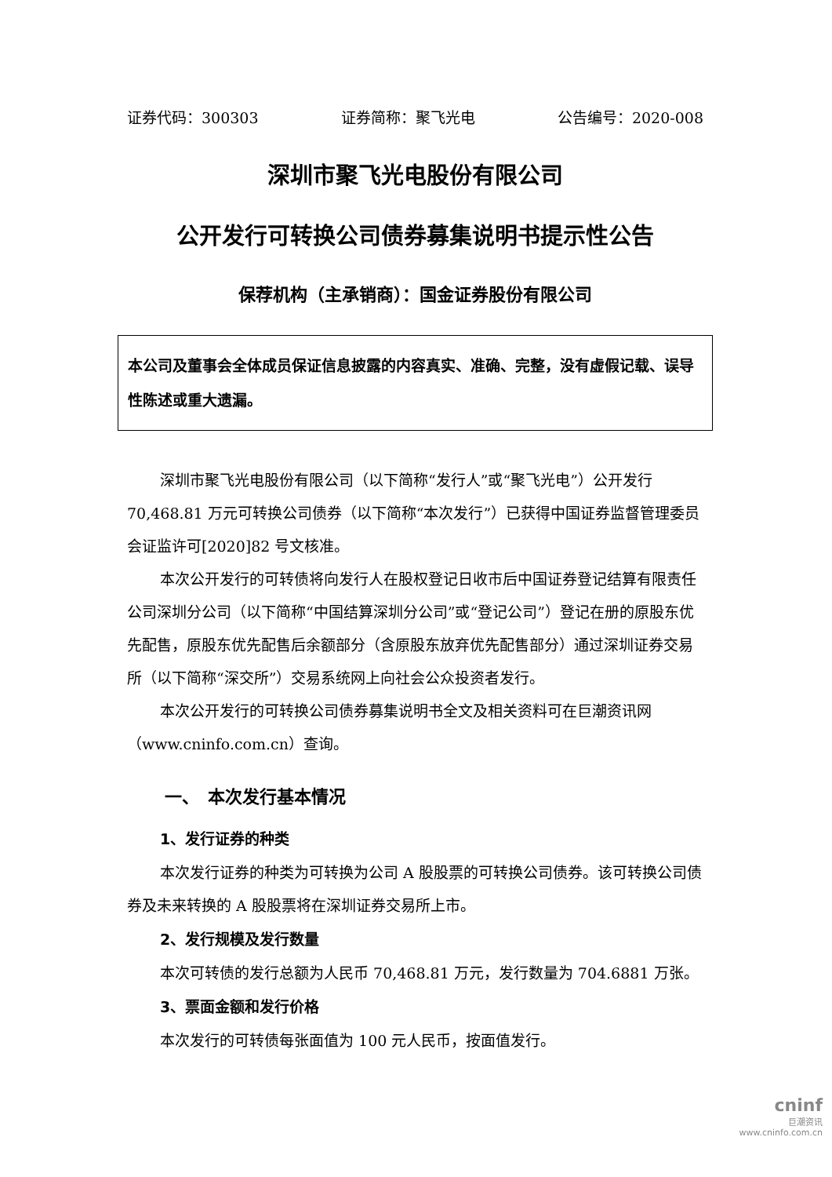证券代码：300303 证券简称：聚飞光电 公告编号：2020-008
深圳市聚飞光电股份有限公司
公开发行可转换公司债券募集说明书提示性公告
保荐机构（主承销商）：国金证券股份有限公司
本公司及董事会全体成员保证信息披露的内容真实、准确、完整，没有虚假记载、误导性陈述或重大遗漏。
深圳市聚飞光电股份有限公司（以下简称“发行人”或“聚飞光电”）公开发行 70,468.81 万元可转换公司债券（以下简称“本次发行”）已获得中国证券监督管理委员会证监许可[2020]82 号文核准。
本次公开发行的可转债将向发行人在股权登记日收市后中国证券登记结算有限责任公司深圳分公司（以下简称“中国结算深圳分公司”或“登记公司”）登记在册的原股东优先配售，原股东优先配售后余额部分（含原股东放弃优先配售部分）通过深圳证券交易所（以下简称“深交所”）交易系统网上向社会公众投资者发行。
本次公开发行的可转换公司债券募集说明书全文及相关资料可在巨潮资讯网（www.cninfo.com.cn）查询。
一、　本次发行基本情况
1、发行证券的种类
本次发行证券的种类为可转换为公司 A 股股票的可转换公司债券。该可转换公司债券及未来转换的 A 股股票将在深圳证券交易所上市。
2、发行规模及发行数量
本次可转债的发行总额为人民币 70,468.81 万元，发行数量为 704.6881 万张。
3、票面金额和发行价格
本次发行的可转债每张面值为 100 元人民币，按面值发行。
cninf
巨潮资讯
www.cninfo.com.cn